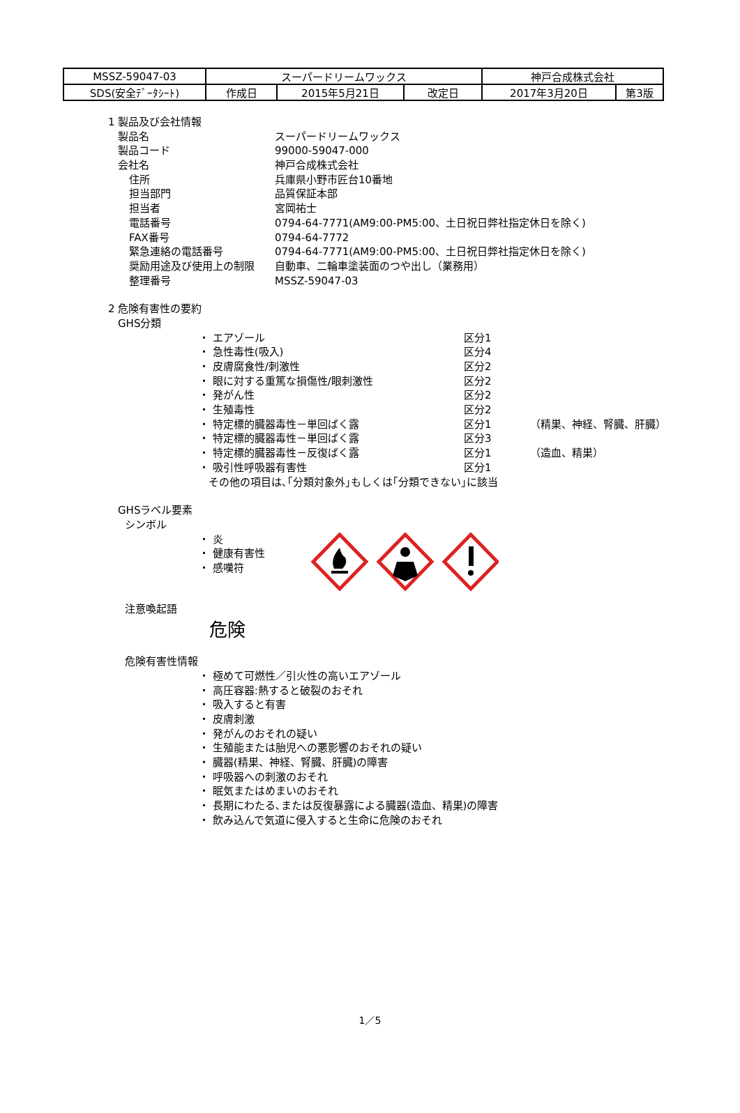| MSSZ-59047-03 | スーパードリームワックス | | | 神戸合成株式会社 | |
| SDS(安全ﾃﾞｰﾀｼｰﾄ) | 作成日 | 2015年5月21日 | 改定日 | 2017年3月20日 | 第3版 |
1 製品及び会社情報
製品名 スーパードリームワックス
製品コード 99000-59047-000
会社名 神戸合成株式会社
住所 兵庫県小野市匠台10番地
担当部門 品質保証本部
担当者 宮岡祐士
電話番号 0794-64-7771(AM9:00-PM5:00、土日祝日弊社指定休日を除く)
FAX番号 0794-64-7772
緊急連絡の電話番号 0794-64-7771(AM9:00-PM5:00、土日祝日弊社指定休日を除く)
奨励用途及び使用上の制限 自動車、二輪車塗装面のつや出し（業務用）
整理番号 MSSZ-59047-03
2 危険有害性の要約
GHS分類
・ エアゾール 区分1
・ 急性毒性(吸入) 区分4
・ 皮膚腐食性/刺激性 区分2
・ 眼に対する重篤な損傷性/眼刺激性 区分2
・ 発がん性 区分2
・ 生殖毒性 区分2
・ 特定標的臓器毒性－単回ばく露 区分1 （精巣、神経、腎臓、肝臓）
・ 特定標的臓器毒性－単回ばく露 区分3
・ 特定標的臓器毒性－反復ばく露 区分1 （造血、精巣）
・ 吸引性呼吸器有害性 区分1
その他の項目は､｢分類対象外｣もしくは｢分類できない｣に該当
GHSラベル要素
シンボル
・ 炎
・ 健康有害性
・ 感嘆符
注意喚起語
危険
危険有害性情報
・ 極めて可燃性／引火性の高いエアゾール
・ 高圧容器:熱すると破裂のおそれ
・ 吸入すると有害
・ 皮膚刺激
・ 発がんのおそれの疑い
・ 生殖能または胎児への悪影響のおそれの疑い
・ 臓器(精巣、神経、腎臓、肝臓)の障害
・ 呼吸器への刺激のおそれ
・ 眠気またはめまいのおそれ
・ 長期にわたる､または反復暴露による臓器(造血、精巣)の障害
・ 飲み込んで気道に侵入すると生命に危険のおそれ
1／5